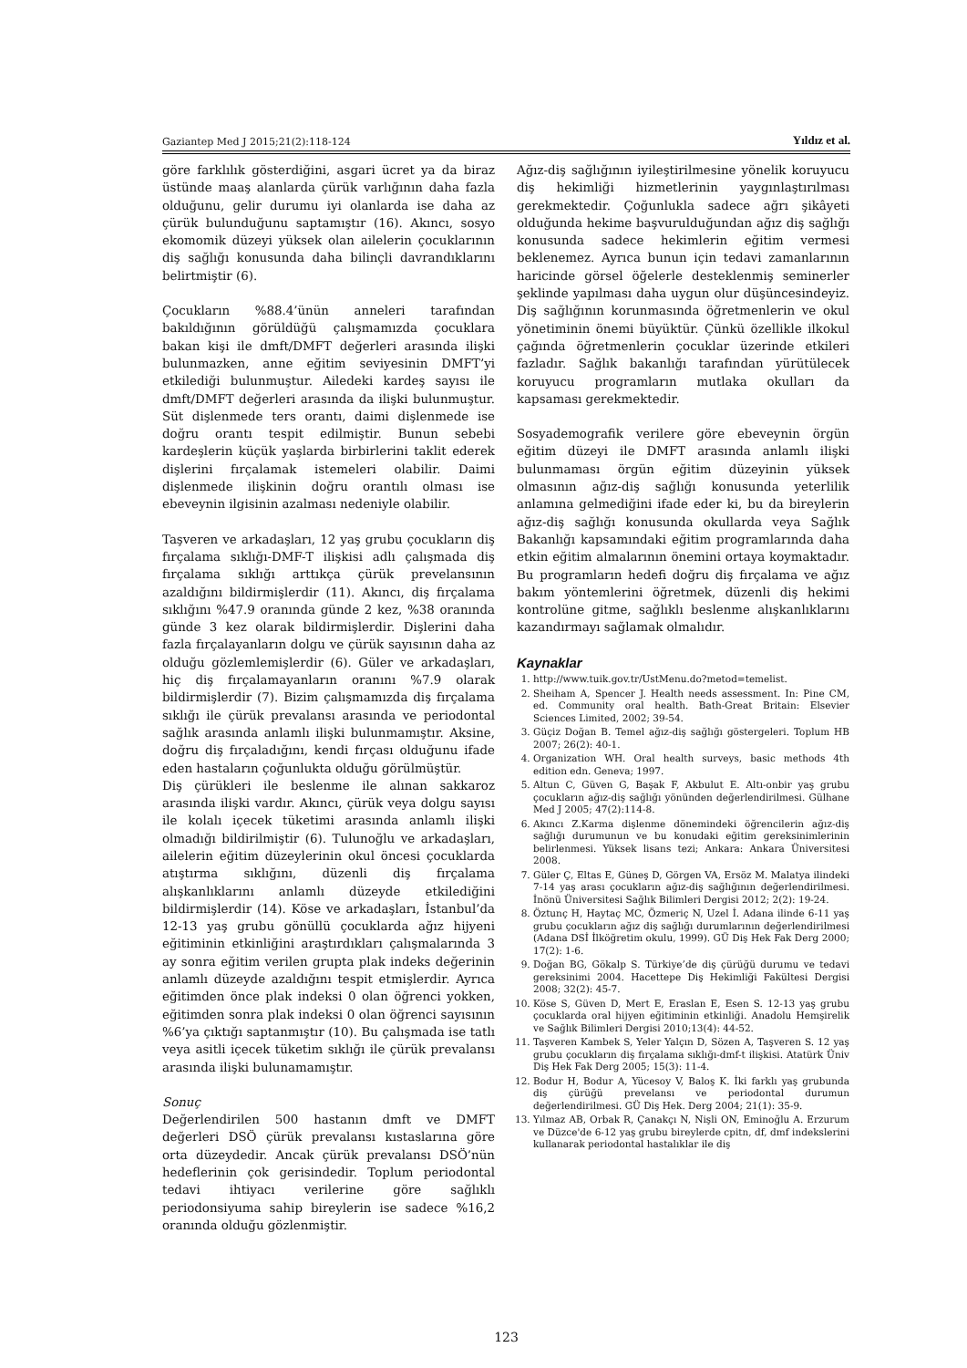Gaziantep Med J 2015;21(2):118-124 Yıldız et al.
göre farklılık gösterdiğini, asgari ücret ya da biraz üstünde maaş alanlarda çürük varlığının daha fazla olduğunu, gelir durumu iyi olanlarda ise daha az çürük bulunduğunu saptamıştır (16). Akıncı, sosyo ekomomik düzeyi yüksek olan ailelerin çocuklarının diş sağlığı konusunda daha bilinçli davrandıklarını belirtmiştir (6).
Çocukların %88.4’ünün anneleri tarafından bakıldığının görüldüğü çalışmamızda çocuklara bakan kişi ile dmft/DMFT değerleri arasında ilişki bulunmazken, anne eğitim seviyesinin DMFT’yi etkilediği bulunmuştur. Ailedeki kardeş sayısı ile dmft/DMFT değerleri arasında da ilişki bulunmuştur. Süt dişlenmede ters orantı, daimi dişlenmede ise doğru orantı tespit edilmiştir. Bunun sebebi kardeşlerin küçük yaşlarda birbirlerini taklit ederek dişlerini fırçalamak istemeleri olabilir. Daimi dişlenmede ilişkinin doğru orantılı olması ise ebeveynin ilgisinin azalması nedeniyle olabilir.
Taşveren ve arkadaşları, 12 yaş grubu çocukların diş fırçalama sıklığı-DMF-T ilişkisi adlı çalışmada diş fırçalama sıklığı arttıkça çürük prevelansının azaldığını bildirmişlerdir (11). Akıncı, diş fırçalama sıklığını %47.9 oranında günde 2 kez, %38 oranında günde 3 kez olarak bildirmişlerdir. Dişlerini daha fazla fırçalayanların dolgu ve çürük sayısının daha az olduğu gözlemlemişlerdir (6). Güler ve arkadaşları, hiç diş fırçalamayanların oranını %7.9 olarak bildirmişlerdir (7). Bizim çalışmamızda diş fırçalama sıklığı ile çürük prevalansı arasında ve periodontal sağlık arasında anlamlı ilişki bulunmamıştır. Aksine, doğru diş fırçaladığını, kendi fırçası olduğunu ifade eden hastaların çoğunlukta olduğu görülmüştür.
Diş çürükleri ile beslenme ile alınan sakkaroz arasında ilişki vardır. Akıncı, çürük veya dolgu sayısı ile kolalı içecek tüketimi arasında anlamlı ilişki olmadığı bildirilmiştir (6). Tulunoğlu ve arkadaşları, ailelerin eğitim düzeylerinin okul öncesi çocuklarda atıştırma sıklığını, düzenli diş fırçalama alışkanlıklarını anlamlı düzeyde etkilediğini bildirmişlerdir (14). Köse ve arkadaşları, İstanbul’da 12-13 yaş grubu gönüllü çocuklarda ağız hijyeni eğitiminin etkinliğini araştırdıkları çalışmalarında 3 ay sonra eğitim verilen grupta plak indeks değerinin anlamlı düzeyde azaldığını tespit etmişlerdir. Ayrıca eğitimden önce plak indeksi 0 olan öğrenci yokken, eğitimden sonra plak indeksi 0 olan öğrenci sayısının %6’ya çıktığı saptanmıştır (10). Bu çalışmada ise tatlı veya asitli içecek tüketim sıklığı ile çürük prevalansı arasında ilişki bulunamamıştır.
Sonuç
Değerlendirilen 500 hastanın dmft ve DMFT değerleri DSÖ çürük prevalansı kıstaslarına göre orta düzeydedir. Ancak çürük prevalansı DSÖ’nün hedeflerinin çok gerisindedir. Toplum periodontal tedavi ihtiyacı verilerine göre sağlıklı periodonsiyuma sahip bireylerin ise sadece %16,2 oranında olduğu gözlenmiştir.
Ağız-diş sağlığının iyileştirilmesine yönelik koruyucu diş hekimliği hizmetlerinin yaygınlaştırılması gerekmektedir. Çoğunlukla sadece ağrı şikâyeti olduğunda hekime başvurulduğundan ağız diş sağlığı konusunda sadece hekimlerin eğitim vermesi beklenemez. Ayrıca bunun için tedavi zamanlarının haricinde görsel öğelerle desteklenmiş seminerler şeklinde yapılması daha uygun olur düşüncesindeyiz. Diş sağlığının korunmasında öğretmenlerin ve okul yönetiminin önemi büyüktür. Çünkü özellikle ilkokul çağında öğretmenlerin çocuklar üzerinde etkileri fazladır. Sağlık bakanlığı tarafından yürütülecek koruyucu programların mutlaka okulları da kapsaması gerekmektedir.
Sosyademografik verilere göre ebeveynin örgün eğitim düzeyi ile DMFT arasında anlamlı ilişki bulunmaması örgün eğitim düzeyinin yüksek olmasının ağız-diş sağlığı konusunda yeterlilik anlamına gelmediğini ifade eder ki, bu da bireylerin ağız-diş sağlığı konusunda okullarda veya Sağlık Bakanlığı kapsamındaki eğitim programlarında daha etkin eğitim almalarının önemini ortaya koymaktadır. Bu programların hedefi doğru diş fırçalama ve ağız bakım yöntemlerini öğretmek, düzenli diş hekimi kontrolüne gitme, sağlıklı beslenme alışkanlıklarını kazandırmayı sağlamak olmalıdır.
Kaynaklar
1. http://www.tuik.gov.tr/UstMenu.do?metod=temelist.
2. Sheiham A, Spencer J. Health needs assessment. In: Pine CM, ed. Community oral health. Bath-Great Britain: Elsevier Sciences Limited, 2002; 39-54.
3. Güçiz Doğan B. Temel ağız-diş sağlığı göstergeleri. Toplum HB 2007; 26(2): 40-1.
4. Organization WH. Oral health surveys, basic methods 4th edition edn. Geneva; 1997.
5. Altun C, Güven G, Başak F, Akbulut E. Altı-onbir yaş grubu çocukların ağız-diş sağlığı yönünden değerlendirilmesi. Gülhane Med J 2005; 47(2):114-8.
6. Akıncı Z.Karma dişlenme dönemindeki öğrencilerin ağız-diş sağlığı durumunun ve bu konudaki eğitim gereksinimlerinin belirlenmesi. Yüksek lisans tezi; Ankara: Ankara Üniversitesi 2008.
7. Güler Ç, Eltas E, Güneş D, Görgen VA, Ersöz M. Malatya ilindeki 7-14 yaş arası çocukların ağız-diş sağlığının değerlendirilmesi. İnönü Üniversitesi Sağlık Bilimleri Dergisi 2012; 2(2): 19-24.
8. Öztunç H, Haytaç MC, Özmeriç N, Uzel İ. Adana ilinde 6-11 yaş grubu çocukların ağız diş sağlığı durumlarının değerlendirilmesi (Adana DSİ İlköğretim okulu, 1999). GÜ Diş Hek Fak Derg 2000; 17(2): 1-6.
9. Doğan BG, Gökalp S. Türkiye’de diş çürüğü durumu ve tedavi gereksinimi 2004. Hacettepe Diş Hekimliği Fakültesi Dergisi 2008; 32(2): 45-7.
10. Köse S, Güven D, Mert E, Eraslan E, Esen S. 12-13 yaş grubu çocuklarda oral hijyen eğitiminin etkinliği. Anadolu Hemşirelik ve Sağlık Bilimleri Dergisi 2010;13(4): 44-52.
11. Taşveren Kambek S, Yeler Yalçın D, Sözen A, Taşveren S. 12 yaş grubu çocukların diş fırçalama sıklığı-dmf-t ilişkisi. Atatürk Üniv Diş Hek Fak Derg 2005; 15(3): 11-4.
12. Bodur H, Bodur A, Yücesoy V, Baloş K. İki farklı yaş grubunda diş çürüğü prevelansı ve periodontal durumun değerlendirilmesi. GÜ Diş Hek. Derg 2004; 21(1): 35-9.
13. Yılmaz AB, Orbak R, Çanakçı N, Nişli ON, Eminoğlu A. Erzurum ve Düzce'de 6-12 yaş grubu bireylerde cpitn, df, dmf indekslerini kullanarak periodontal hastalıklar ile diş
123